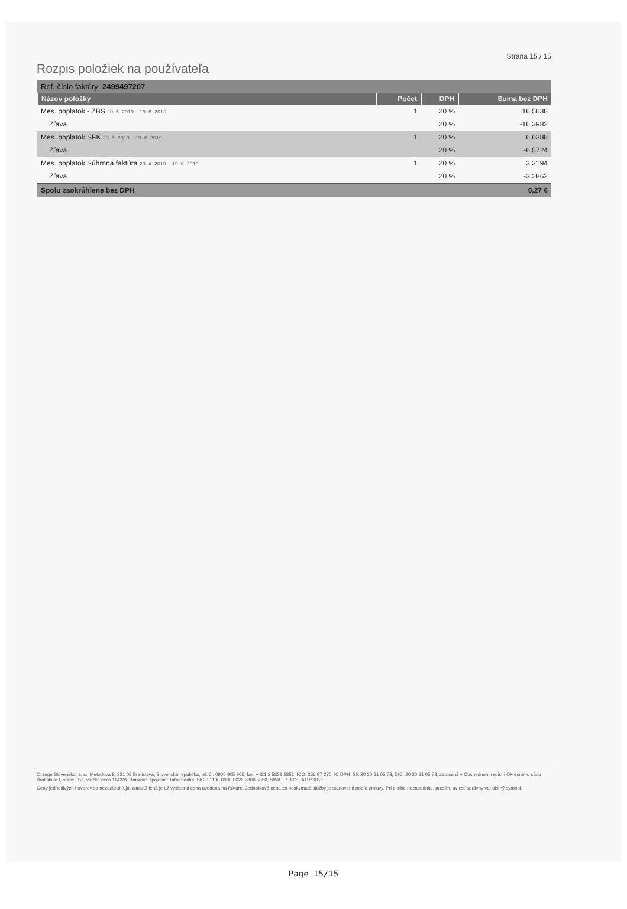Strana 15 / 15
Rozpis položiek na používateľa
| Ref. číslo faktúry: 2499497207 | | | |
| Názov položky | Počet | DPH | Suma bez DPH |
| Mes. poplatok - ZBS 20. 5. 2019 – 19. 6. 2019 | 1 | 20 % | 16,5638 |
| Zľava | | 20 % | -16,3982 |
| Mes. poplatok SFK 20. 5. 2019 – 19. 6. 2019 | 1 | 20 % | 6,6388 |
| Zľava | | 20 % | -6,5724 |
| Mes. poplatok Súhrnná faktúra 20. 4. 2019 – 19. 6. 2019 | 1 | 20 % | 3,3194 |
| Zľava | | 20 % | -3,2862 |
| Spolu zaokrúhlene bez DPH | | | 0,27 € |
Orange Slovensko, a. s., Metodova 8, 821 08 Bratislava, Slovenská republika, tel. č.: 0905 905 905, fax: +421 2 5851 5851, IČO: 356 97 270, IČ DPH: SK 20 20 31 05 78, DIČ: 20 20 31 05 78, zapísaná v Obchodnom registri Okresného súdu Bratislava I, oddiel: Sa, vložka číslo 1142/B. Bankové spojenie: Tatra banka: SK29 1100 0000 0026 2800 5850, SWIFT / BIC: TATRSKBX.
Ceny jednotlivých hovorov sa nezaokrúhľujú, zaokrúhlená je až výsledná cena uvedená na faktúre. Jednotková cena za poskytnuté služby je stanovená podľa zmluvy. Pri platbe nezabudnite, prosím, uviesť správny variabilný symbol.
Page 15/15